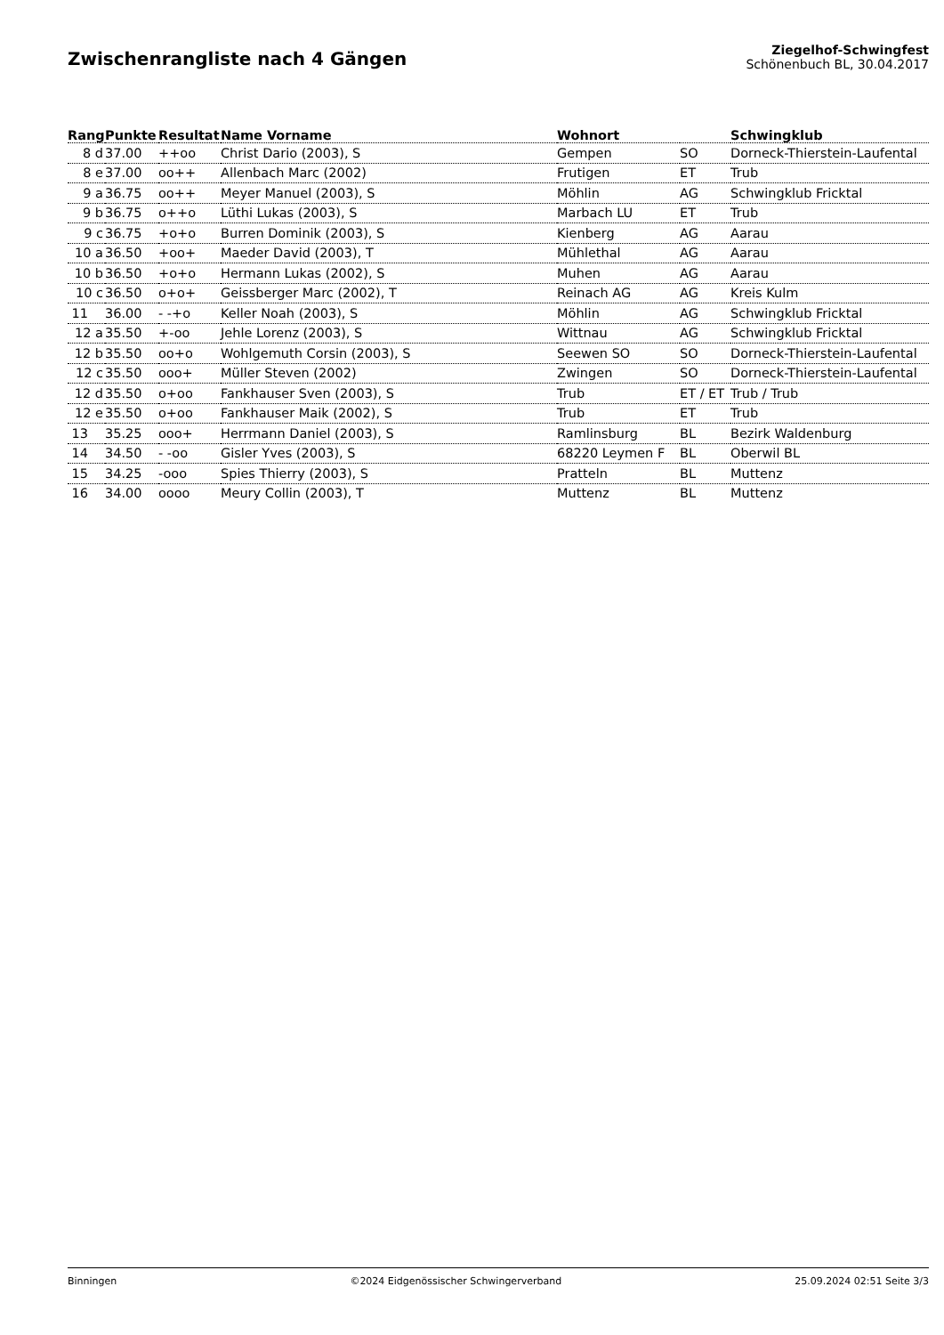Zwischenrangliste nach 4 Gängen
Ziegelhof-Schwingfest
Schönenbuch BL, 30.04.2017
| Rang | Punkte | Resultat | Name Vorname | Wohnort | | Schwingklub |
| --- | --- | --- | --- | --- | --- | --- |
| 8 d | 37.00 | ++oo | Christ Dario (2003), S | Gempen | SO | Dorneck-Thierstein-Laufental |
| 8 e | 37.00 | oo++ | Allenbach Marc (2002) | Frutigen | ET | Trub |
| 9 a | 36.75 | oo++ | Meyer Manuel (2003), S | Möhlin | AG | Schwingklub Fricktal |
| 9 b | 36.75 | o++o | Lüthi Lukas (2003), S | Marbach LU | ET | Trub |
| 9 c | 36.75 | +o+o | Burren Dominik (2003), S | Kienberg | AG | Aarau |
| 10 a | 36.50 | +oo+ | Maeder David (2003), T | Mühlethal | AG | Aarau |
| 10 b | 36.50 | +o+o | Hermann Lukas (2002), S | Muhen | AG | Aarau |
| 10 c | 36.50 | o+o+ | Geissberger Marc (2002), T | Reinach AG | AG | Kreis Kulm |
| 11 | 36.00 | - -+o | Keller Noah (2003), S | Möhlin | AG | Schwingklub Fricktal |
| 12 a | 35.50 | +-oo | Jehle Lorenz (2003), S | Wittnau | AG | Schwingklub Fricktal |
| 12 b | 35.50 | oo+o | Wohlgemuth Corsin (2003), S | Seewen SO | SO | Dorneck-Thierstein-Laufental |
| 12 c | 35.50 | ooo+ | Müller Steven (2002) | Zwingen | SO | Dorneck-Thierstein-Laufental |
| 12 d | 35.50 | o+oo | Fankhauser Sven (2003), S | Trub | ET / ET | Trub / Trub |
| 12 e | 35.50 | o+oo | Fankhauser Maik (2002), S | Trub | ET | Trub |
| 13 | 35.25 | ooo+ | Herrmann Daniel (2003), S | Ramlinsburg | BL | Bezirk Waldenburg |
| 14 | 34.50 | - -oo | Gisler Yves (2003), S | 68220 Leymen F | BL | Oberwil BL |
| 15 | 34.25 | -ooo | Spies Thierry (2003), S | Pratteln | BL | Muttenz |
| 16 | 34.00 | oooo | Meury Collin (2003), T | Muttenz | BL | Muttenz |
Binningen ©2024 Eidgenössischer Schwingerverband 25.09.2024 02:51 Seite 3/3